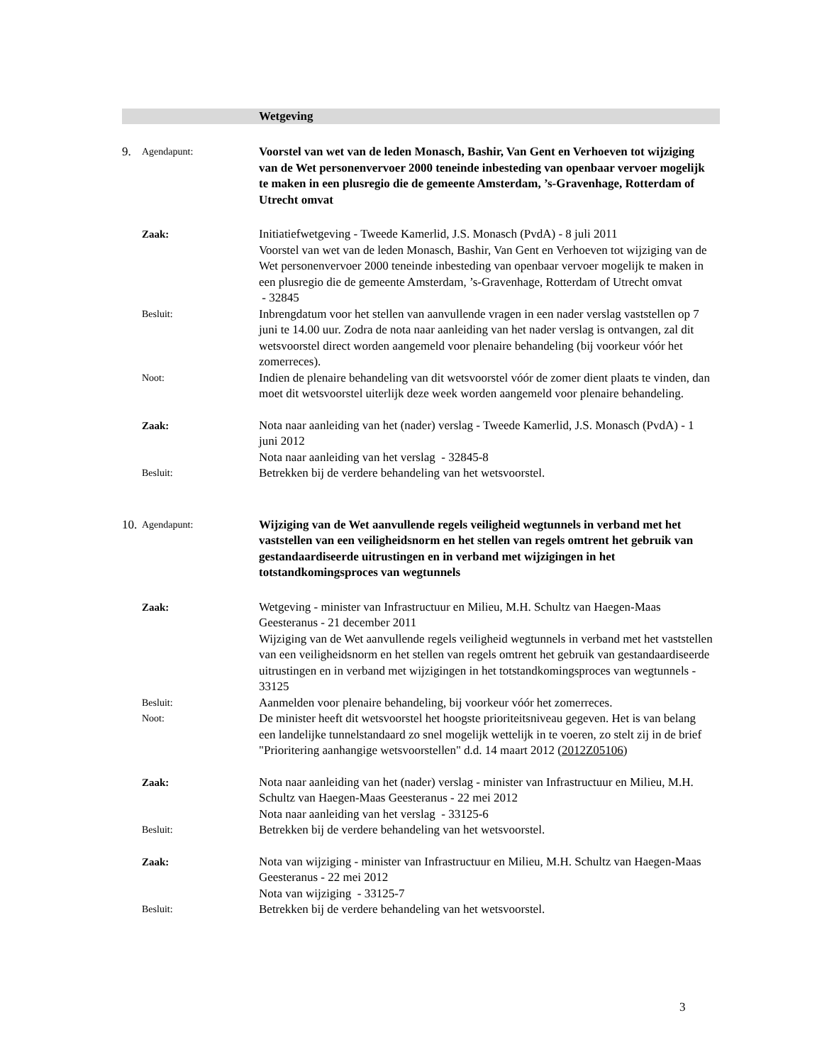Wetgeving
9.
Agendapunt:
Voorstel van wet van de leden Monasch, Bashir, Van Gent en Verhoeven tot wijziging van de Wet personenvervoer 2000 teneinde inbesteding van openbaar vervoer mogelijk te maken in een plusregio die de gemeente Amsterdam, ’s-Gravenhage, Rotterdam of Utrecht omvat
Zaak: Initiatiefwetgeving - Tweede Kamerlid, J.S. Monasch (PvdA) - 8 juli 2011
Voorstel van wet van de leden Monasch, Bashir, Van Gent en Verhoeven tot wijziging van de Wet personenvervoer 2000 teneinde inbesteding van openbaar vervoer mogelijk te maken in een plusregio die de gemeente Amsterdam, ’s-Gravenhage, Rotterdam of Utrecht omvat
- 32845
Besluit:
Inbrengdatum voor het stellen van aanvullende vragen in een nader verslag vaststellen op 7 juni te 14.00 uur. Zodra de nota naar aanleiding van het nader verslag is ontvangen, zal dit wetsvoorstel direct worden aangemeld voor plenaire behandeling (bij voorkeur vóór het zomerreces).
Noot:
Indien de plenaire behandeling van dit wetsvoorstel vóór de zomer dient plaats te vinden, dan moet dit wetsvoorstel uiterlijk deze week worden aangemeld voor plenaire behandeling.
Zaak: Nota naar aanleiding van het (nader) verslag - Tweede Kamerlid, J.S. Monasch (PvdA) - 1 juni 2012
Nota naar aanleiding van het verslag - 32845-8
Besluit:
Betrekken bij de verdere behandeling van het wetsvoorstel.
10.
Agendapunt:
Wijziging van de Wet aanvullende regels veiligheid wegtunnels in verband met het vaststellen van een veiligheidsnorm en het stellen van regels omtrent het gebruik van gestandaardiseerde uitrustingen en in verband met wijzigingen in het totstandkomingsproces van wegtunnels
Zaak: Wetgeving - minister van Infrastructuur en Milieu, M.H. Schultz van Haegen-Maas Geesteranus - 21 december 2011
Wijziging van de Wet aanvullende regels veiligheid wegtunnels in verband met het vaststellen van een veiligheidsnorm en het stellen van regels omtrent het gebruik van gestandaardiseerde uitrustingen en in verband met wijzigingen in het totstandkomingsproces van wegtunnels - 33125
Besluit:
Aanmelden voor plenaire behandeling, bij voorkeur vóór het zomerreces.
Noot:
De minister heeft dit wetsvoorstel het hoogste prioriteitsniveau gegeven. Het is van belang een landelijke tunnelstandaard zo snel mogelijk wettelijk in te voeren, zo stelt zij in de brief "Prioritering aanhangige wetsvoorstellen" d.d. 14 maart 2012 (2012Z05106)
Zaak: Nota naar aanleiding van het (nader) verslag - minister van Infrastructuur en Milieu, M.H. Schultz van Haegen-Maas Geesteranus - 22 mei 2012
Nota naar aanleiding van het verslag - 33125-6
Besluit:
Betrekken bij de verdere behandeling van het wetsvoorstel.
Zaak: Nota van wijziging - minister van Infrastructuur en Milieu, M.H. Schultz van Haegen-Maas Geesteranus - 22 mei 2012
Nota van wijziging - 33125-7
Besluit:
Betrekken bij de verdere behandeling van het wetsvoorstel.
3